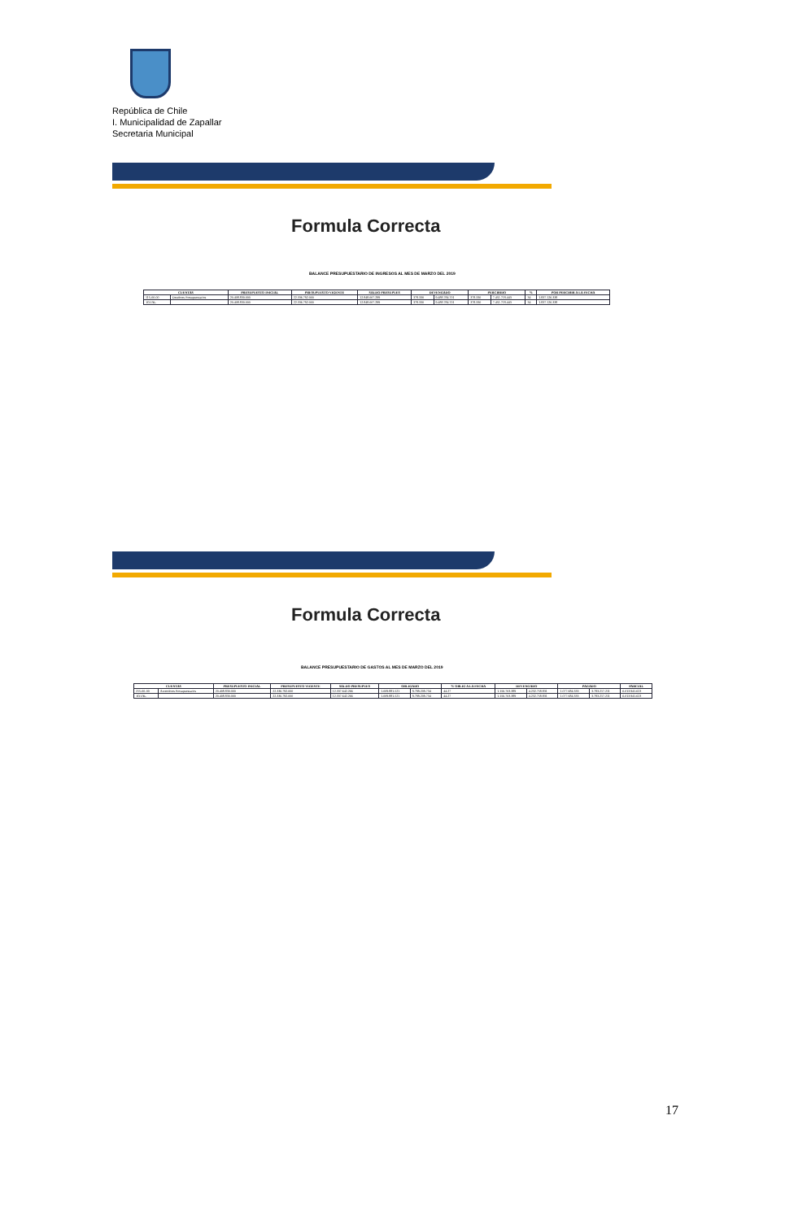República de Chile
I. Municipalidad de Zapallar
Secretaria Municipal
Formula Correcta
BALANCE PRESUPUESTARIO DE INGRESOS AL MES DE MARZO DEL 2019
| CUENTAS | | PRESUPUESTO INICIAL | PRESUPUESTO VIGENTE | SALDO PRESUPUES | DEVENGADO | | PERCIBIDO | | % | POR PERCIBIR A LA FECHA |
| --- | --- | --- | --- | --- | --- | --- | --- | --- | --- | --- |
| 115-00-00 | Deudores Presupuestarios | 20.408.830.000 | 22.336.792.000 | 12.848.007.299 | 378.330 | 9.488.784.701 | 378.330 | 7.451.718.443 | 34 | 1.837.126.338 |
| TOTAL | | 20.408.830.000 | 22.336.792.000 | 12.848.007.299 | 378.330 | 9.488.784.701 | 378.330 | 7.451.718.443 | 34 | 1.837.126.338 |
Formula Correcta
BALANCE PRESUPUESTARIO DE GASTOS AL MES DE MARZO DEL 2019
| CUENTAS | | PRESUPUESTO INICIAL | PRESUPUESTO VIGENTE | SALDO PRESUPUES | OBLIGADO | | % OBLIG A LA FECHA | DEVENGADO | | PAGADO | | PARCIAL |
| --- | --- | --- | --- | --- | --- | --- | --- | --- | --- | --- | --- | --- |
| 215-00-00 | Acreedores Presupuestarios | 20.408.830.000 | 22.336.792.000 | 12.337.642.266 | 1.009.881.521 | 9.799.209.734 | 44.27 | 1.156.703.389 | 4.232.758.831 | 1.077.684.333 | 3.783.217.211 | 6.013.941.623 |
| TOTAL | | 20.408.830.000 | 22.336.792.000 | 12.337.642.266 | 1.009.881.521 | 9.799.209.734 | 44.27 | 1.156.703.389 | 4.232.758.831 | 1.077.684.333 | 3.783.217.211 | 6.013.941.623 |
17